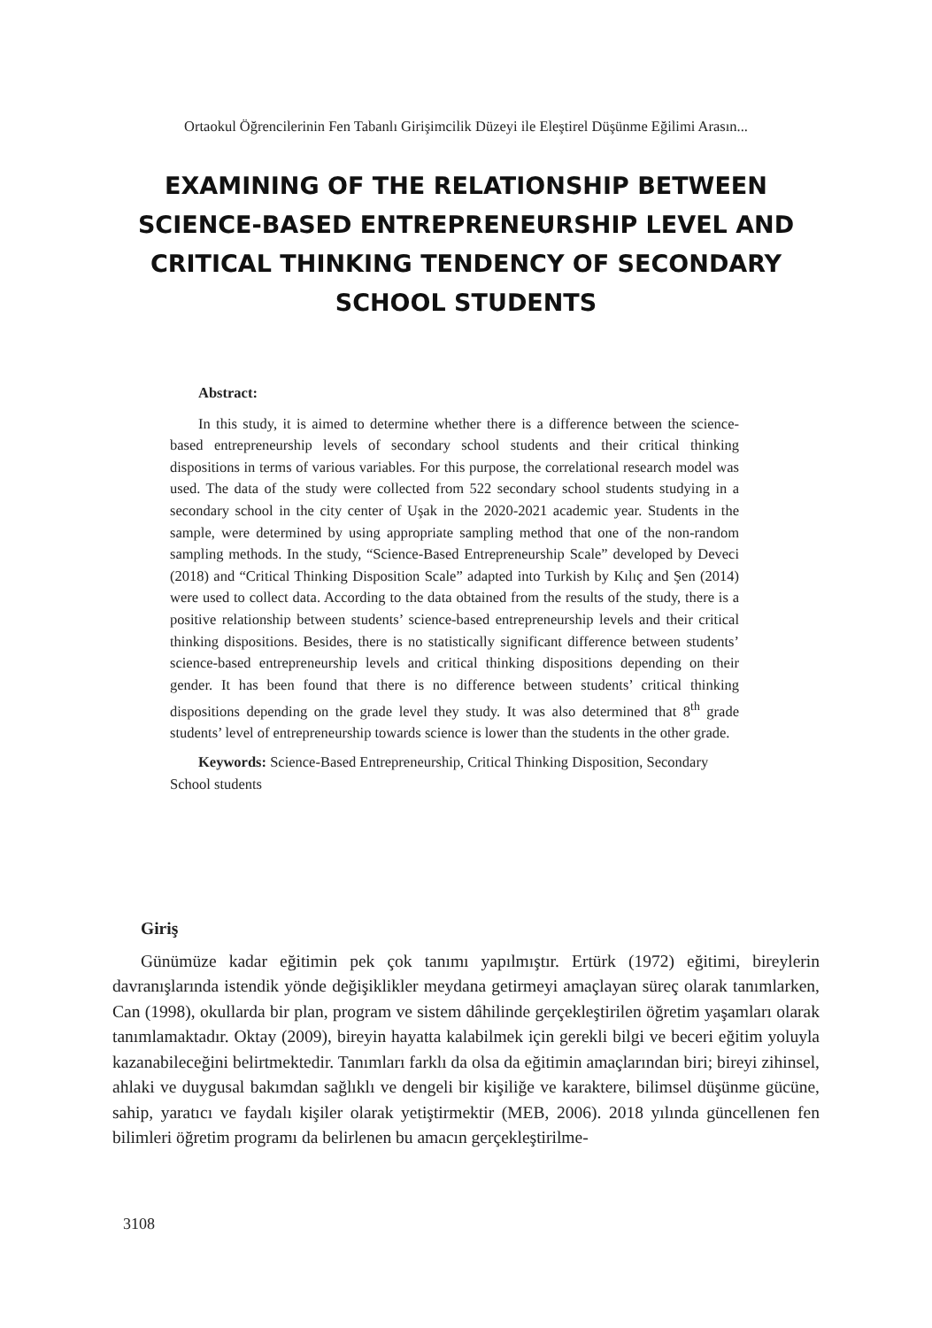Ortaokul Öğrencilerinin Fen Tabanlı Girişimcilik Düzeyi ile Eleştirel Düşünme Eğilimi Arasın...
EXAMINING OF THE RELATIONSHIP BETWEEN SCIENCE-BASED ENTREPRENEURSHIP LEVEL AND CRITICAL THINKING TENDENCY OF SECONDARY SCHOOL STUDENTS
Abstract:
In this study, it is aimed to determine whether there is a difference between the science-based entrepreneurship levels of secondary school students and their critical thinking dispositions in terms of various variables. For this purpose, the correlational research model was used. The data of the study were collected from 522 secondary school students studying in a secondary school in the city center of Uşak in the 2020-2021 academic year. Students in the sample, were determined by using appropriate sampling method that one of the non-random sampling methods. In the study, “Science-Based Entrepreneurship Scale” developed by Deveci (2018) and “Critical Thinking Disposition Scale” adapted into Turkish by Kılıç and Şen (2014) were used to collect data. According to the data obtained from the results of the study, there is a positive relationship between students’ science-based entrepreneurship levels and their critical thinking dispositions. Besides, there is no statistically significant difference between students’ science-based entrepreneurship levels and critical thinking dispositions depending on their gender. It has been found that there is no difference between students’ critical thinking dispositions depending on the grade level they study. It was also determined that 8<sup>th</sup> grade students’ level of entrepreneurship towards science is lower than the students in the other grade.
Keywords: Science-Based Entrepreneurship, Critical Thinking Disposition, Secondary School students
Giriş
Günümüze kadar eğitimin pek çok tanımı yapılmıştır. Ertürk (1972) eğitimi, bireylerin davranışlarında istendik yönde değişiklikler meydana getirmeyi amaçlayan süreç olarak tanımlarken, Can (1998), okullarda bir plan, program ve sistem dâhilinde gerçekleştirilen öğretim yaşamları olarak tanımlamaktadır. Oktay (2009), bireyin hayatta kalabilmek için gerekli bilgi ve beceri eğitim yoluyla kazanabileceğini belirtmektedir. Tanımları farklı da olsa da eğitimin amaçlarından biri; bireyi zihinsel, ahlaki ve duygusal bakımdan sağlıklı ve dengeli bir kişiliğe ve karaktere, bilimsel düşünme gücüne, sahip, yaratıcı ve faydalı kişiler olarak yetiştirmektir (MEB, 2006). 2018 yılında güncellenen fen bilimleri öğretim programı da belirlenen bu amacın gerçekleştirilme-
3108